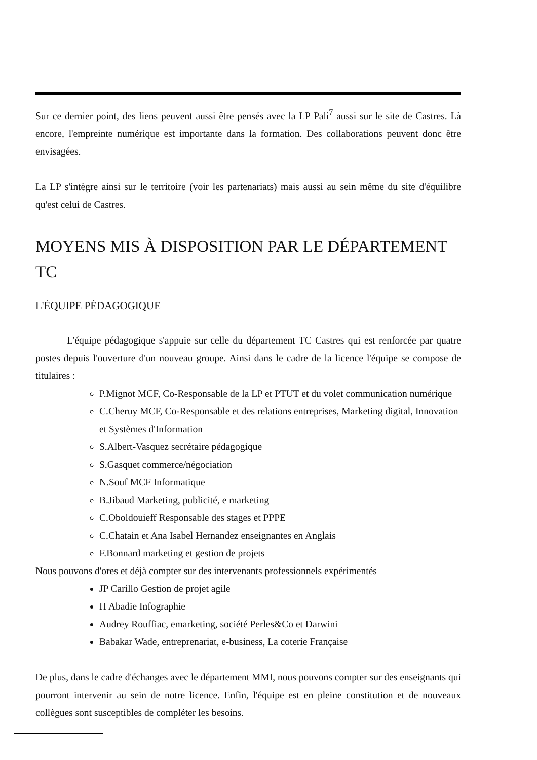Sur ce dernier point, des liens peuvent aussi être pensés avec la LP Pali<sup>7</sup> aussi sur le site de Castres. Là encore, l'empreinte numérique est importante dans la formation. Des collaborations peuvent donc être envisagées.
La LP s'intègre ainsi sur le territoire (voir les partenariats) mais aussi au sein même du site d'équilibre qu'est celui de Castres.
MOYENS MIS À DISPOSITION PAR LE DÉPARTEMENT TC
L'ÉQUIPE PÉDAGOGIQUE
L'équipe pédagogique s'appuie sur celle du département TC Castres qui est renforcée par quatre postes depuis l'ouverture d'un nouveau groupe. Ainsi dans le cadre de la licence l'équipe se compose de titulaires :
P.Mignot MCF, Co-Responsable de la LP et PTUT et du volet communication numérique
C.Cheruy MCF, Co-Responsable et des relations entreprises, Marketing digital, Innovation et Systèmes d'Information
S.Albert-Vasquez secrétaire pédagogique
S.Gasquet commerce/négociation
N.Souf MCF Informatique
B.Jibaud Marketing, publicité, e marketing
C.Oboldouieff Responsable des stages et PPPE
C.Chatain et Ana Isabel Hernandez enseignantes en Anglais
F.Bonnard marketing et gestion de projets
Nous pouvons d'ores et déjà compter sur des intervenants professionnels expérimentés
JP Carillo Gestion de projet agile
H Abadie Infographie
Audrey Rouffiac, emarketing, société Perles&Co et Darwini
Babakar Wade, entreprenariat, e-business, La coterie Française
De plus, dans le cadre d'échanges avec le département MMI, nous pouvons compter sur des enseignants qui pourront intervenir au sein de notre licence. Enfin, l'équipe est en pleine constitution et de nouveaux collègues sont susceptibles de compléter les besoins.